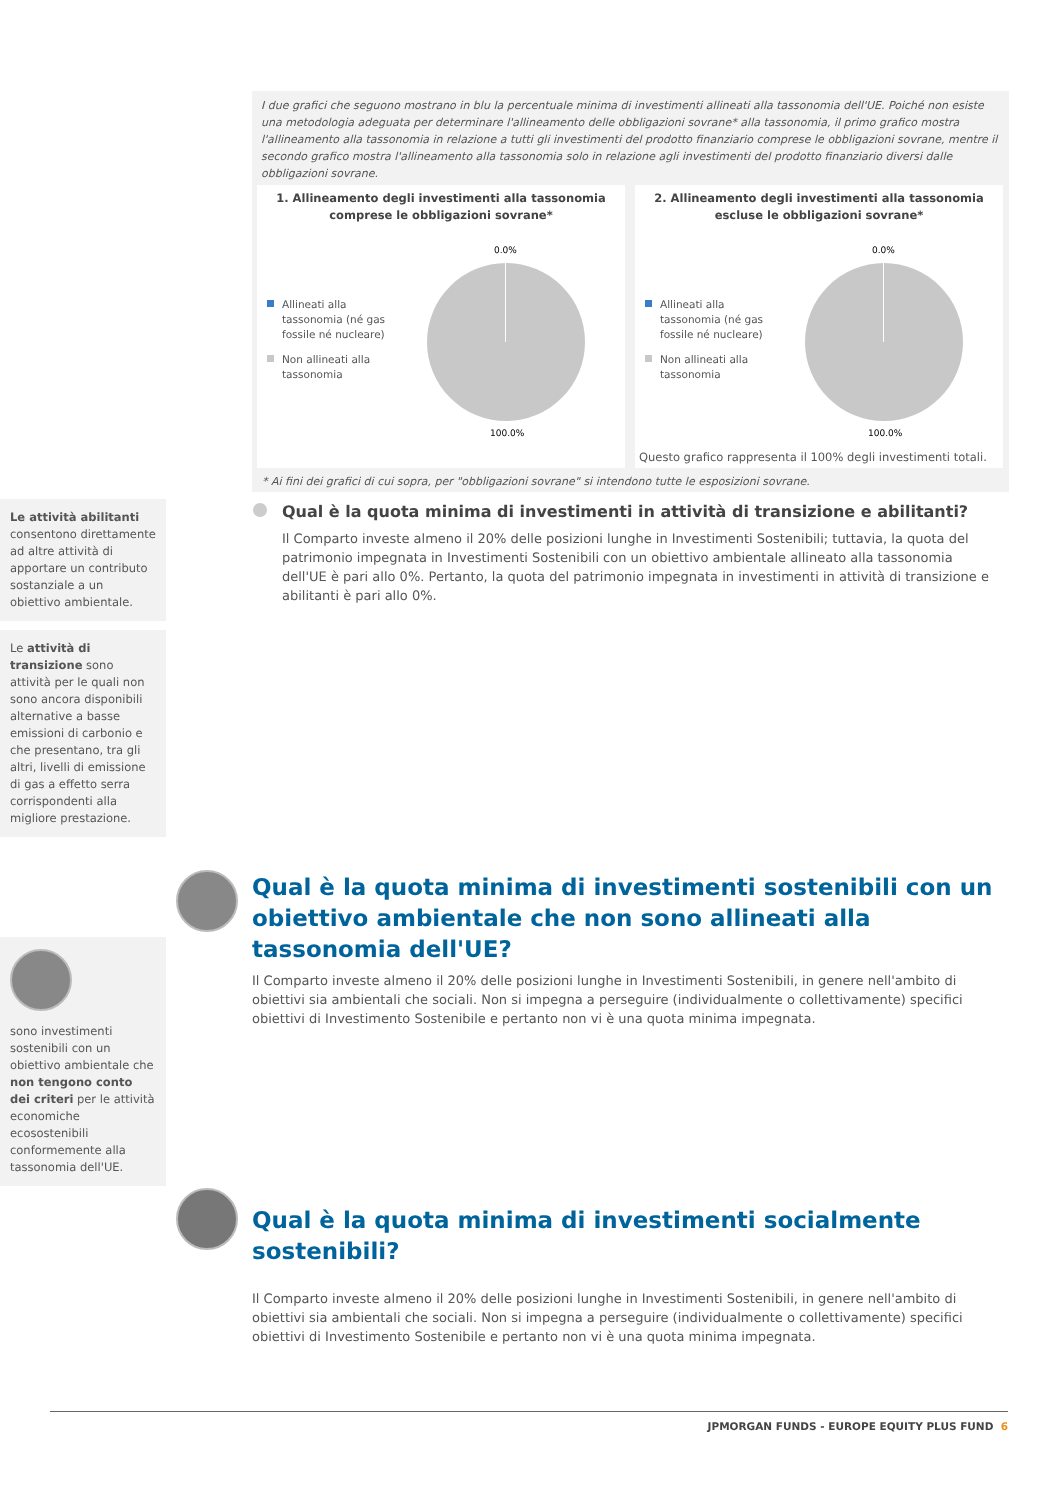I due grafici che seguono mostrano in blu la percentuale minima di investimenti allineati alla tassonomia dell'UE. Poiché non esiste una metodologia adeguata per determinare l'allineamento delle obbligazioni sovrane* alla tassonomia, il primo grafico mostra l'allineamento alla tassonomia in relazione a tutti gli investimenti del prodotto finanziario comprese le obbligazioni sovrane, mentre il secondo grafico mostra l'allineamento alla tassonomia solo in relazione agli investimenti del prodotto finanziario diversi dalle obbligazioni sovrane.
1. Allineamento degli investimenti alla tassonomia comprese le obbligazioni sovrane*
Allineati alla tassonomia (né gas fossile né nucleare)
Non allineati alla tassonomia
0.0%
100.0%
2. Allineamento degli investimenti alla tassonomia escluse le obbligazioni sovrane*
Allineati alla tassonomia (né gas fossile né nucleare)
Non allineati alla tassonomia
0.0%
100.0%
Questo grafico rappresenta il 100% degli investimenti totali.
* Ai fini dei grafici di cui sopra, per "obbligazioni sovrane" si intendono tutte le esposizioni sovrane.
Le attività abilitanti consentono direttamente ad altre attività di apportare un contributo sostanziale a un obiettivo ambientale.
Le attività di transizione sono attività per le quali non sono ancora disponibili alternative a basse emissioni di carbonio e che presentano, tra gli altri, livelli di emissione di gas a effetto serra corrispondenti alla migliore prestazione.
Qual è la quota minima di investimenti in attività di transizione e abilitanti?
Il Comparto investe almeno il 20% delle posizioni lunghe in Investimenti Sostenibili; tuttavia, la quota del patrimonio impegnata in Investimenti Sostenibili con un obiettivo ambientale allineato alla tassonomia dell'UE è pari allo 0%. Pertanto, la quota del patrimonio impegnata in investimenti in attività di transizione e abilitanti è pari allo 0%.
Qual è la quota minima di investimenti sostenibili con un obiettivo ambientale che non sono allineati alla tassonomia dell'UE?
Il Comparto investe almeno il 20% delle posizioni lunghe in Investimenti Sostenibili, in genere nell'ambito di obiettivi sia ambientali che sociali. Non si impegna a perseguire (individualmente o collettivamente) specifici obiettivi di Investimento Sostenibile e pertanto non vi è una quota minima impegnata.
sono investimenti sostenibili con un obiettivo ambientale che non tengono conto dei criteri per le attività economiche ecosostenibili conformemente alla tassonomia dell'UE.
Qual è la quota minima di investimenti socialmente sostenibili?
Il Comparto investe almeno il 20% delle posizioni lunghe in Investimenti Sostenibili, in genere nell'ambito di obiettivi sia ambientali che sociali. Non si impegna a perseguire (individualmente o collettivamente) specifici obiettivi di Investimento Sostenibile e pertanto non vi è una quota minima impegnata.
JPMORGAN FUNDS - EUROPE EQUITY PLUS FUND 6